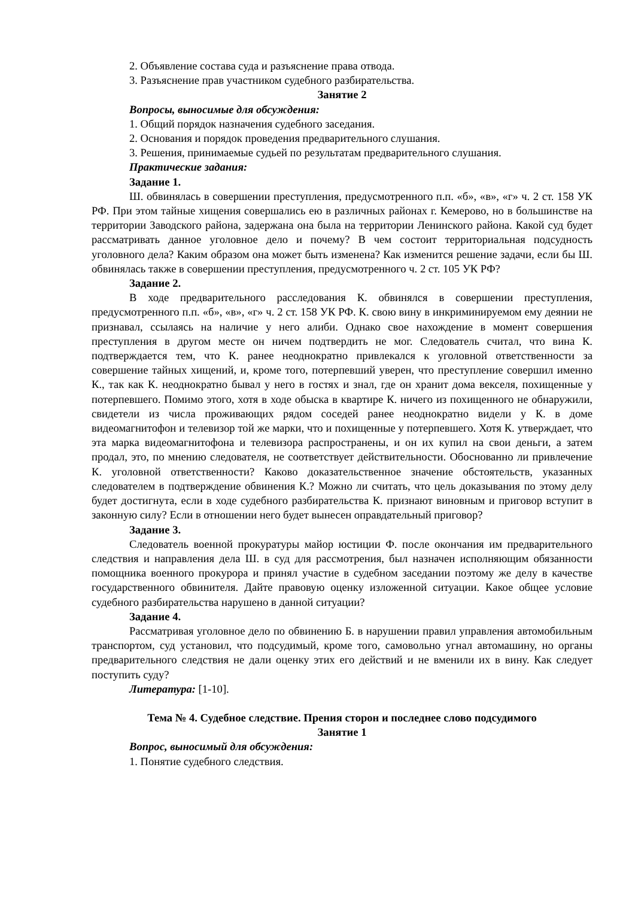2. Объявление состава суда и разъяснение права отвода.
3. Разъяснение прав участником судебного разбирательства.
Занятие 2
Вопросы, выносимые для обсуждения:
1. Общий порядок назначения судебного заседания.
2. Основания и порядок проведения предварительного слушания.
3. Решения, принимаемые судьей по результатам предварительного слушания.
Практические задания:
Задание 1.
Ш. обвинялась в совершении преступления, предусмотренного п.п. «б», «в», «г» ч. 2 ст. 158 УК РФ. При этом тайные хищения совершались ею в различных районах г. Кемерово, но в большинстве на территории Заводского района, задержана она была на территории Ленинского района. Какой суд будет рассматривать данное уголовное дело и почему? В чем состоит территориальная подсудность уголовного дела? Каким образом она может быть изменена? Как изменится решение задачи, если бы Ш. обвинялась также в совершении преступления, предусмотренного ч. 2 ст. 105 УК РФ?
Задание 2.
В ходе предварительного расследования К. обвинялся в совершении преступления, предусмотренного п.п. «б», «в», «г» ч. 2 ст. 158 УК РФ. К. свою вину в инкриминируемом ему деянии не признавал, ссылаясь на наличие у него алиби. Однако свое нахождение в момент совершения преступления в другом месте он ничем подтвердить не мог. Следователь считал, что вина К. подтверждается тем, что К. ранее неоднократно привлекался к уголовной ответственности за совершение тайных хищений, и, кроме того, потерпевший уверен, что преступление совершил именно К., так как К. неоднократно бывал у него в гостях и знал, где он хранит дома векселя, похищенные у потерпевшего. Помимо этого, хотя в ходе обыска в квартире К. ничего из похищенного не обнаружили, свидетели из числа проживающих рядом соседей ранее неоднократно видели у К. в доме видеомагнитофон и телевизор той же марки, что и похищенные у потерпевшего. Хотя К. утверждает, что эта марка видеомагнитофона и телевизора распространены, и он их купил на свои деньги, а затем продал, это, по мнению следователя, не соответствует действительности. Обоснованно ли привлечение К. уголовной ответственности? Каково доказательственное значение обстоятельств, указанных следователем в подтверждение обвинения К.? Можно ли считать, что цель доказывания по этому делу будет достигнута, если в ходе судебного разбирательства К. признают виновным и приговор вступит в законную силу? Если в отношении него будет вынесен оправдательный приговор?
Задание 3.
Следователь военной прокуратуры майор юстиции Ф. после окончания им предварительного следствия и направления дела Ш. в суд для рассмотрения, был назначен исполняющим обязанности помощника военного прокурора и принял участие в судебном заседании поэтому же делу в качестве государственного обвинителя. Дайте правовую оценку изложенной ситуации. Какое общее условие судебного разбирательства нарушено в данной ситуации?
Задание 4.
Рассматривая уголовное дело по обвинению Б. в нарушении правил управления автомобильным транспортом, суд установил, что подсудимый, кроме того, самовольно угнал автомашину, но органы предварительного следствия не дали оценку этих его действий и не вменили их в вину. Как следует поступить суду?
Литература: [1-10].
Тема № 4. Судебное следствие. Прения сторон и последнее слово подсудимого
Занятие 1
Вопрос, выносимый для обсуждения:
1. Понятие судебного следствия.